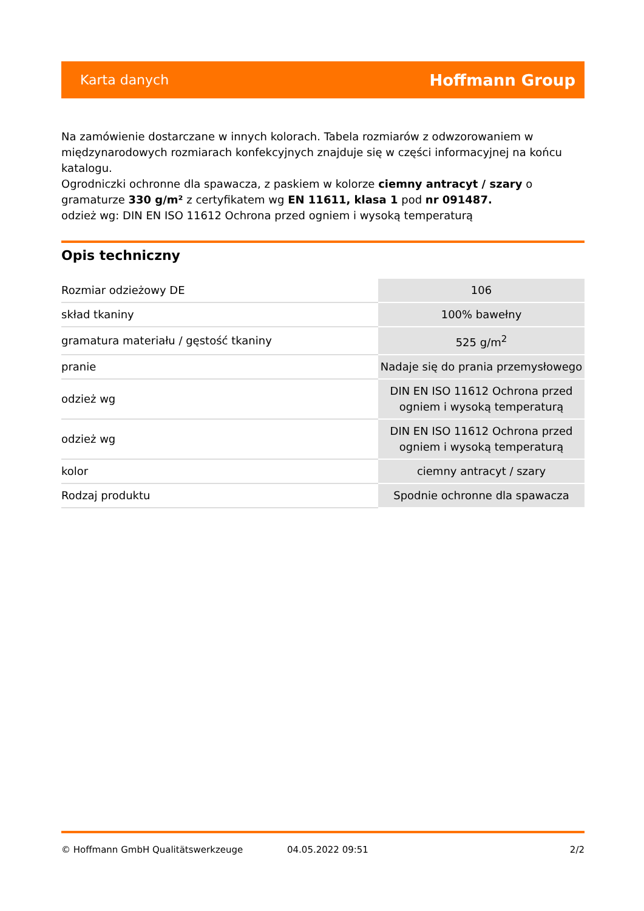Karta danych Hoffmann Group
Na zamówienie dostarczane w innych kolorach. Tabela rozmiarów z odwzorowaniem w międzynarodowych rozmiarach konfekcyjnych znajduje się w części informacyjnej na końcu katalogu.
Ogrodniczki ochronne dla spawacza, z paskiem w kolorze ciemny antracyt / szary o gramaturze 330 g/m² z certyfikatem wg EN 11611, klasa 1 pod nr 091487.
odzież wg: DIN EN ISO 11612 Ochrona przed ogniem i wysoką temperaturą
Opis techniczny
| Rozmiar odzieżowy DE | 106 |
| skład tkaniny | 100% bawełny |
| gramatura materiału / gęstość tkaniny | 525 g/m<sup>2</sup> |
| pranie | Nadaje się do prania przemysłowego |
| odzież wg | DIN EN ISO 11612 Ochrona przed ogniem i wysoką temperaturą |
| odzież wg | DIN EN ISO 11612 Ochrona przed ogniem i wysoką temperaturą |
| kolor | ciemny antracyt / szary |
| Rodzaj produktu | Spodnie ochronne dla spawacza |
© Hoffmann GmbH Qualitätswerkzeuge 04.05.2022 09:51 2/2